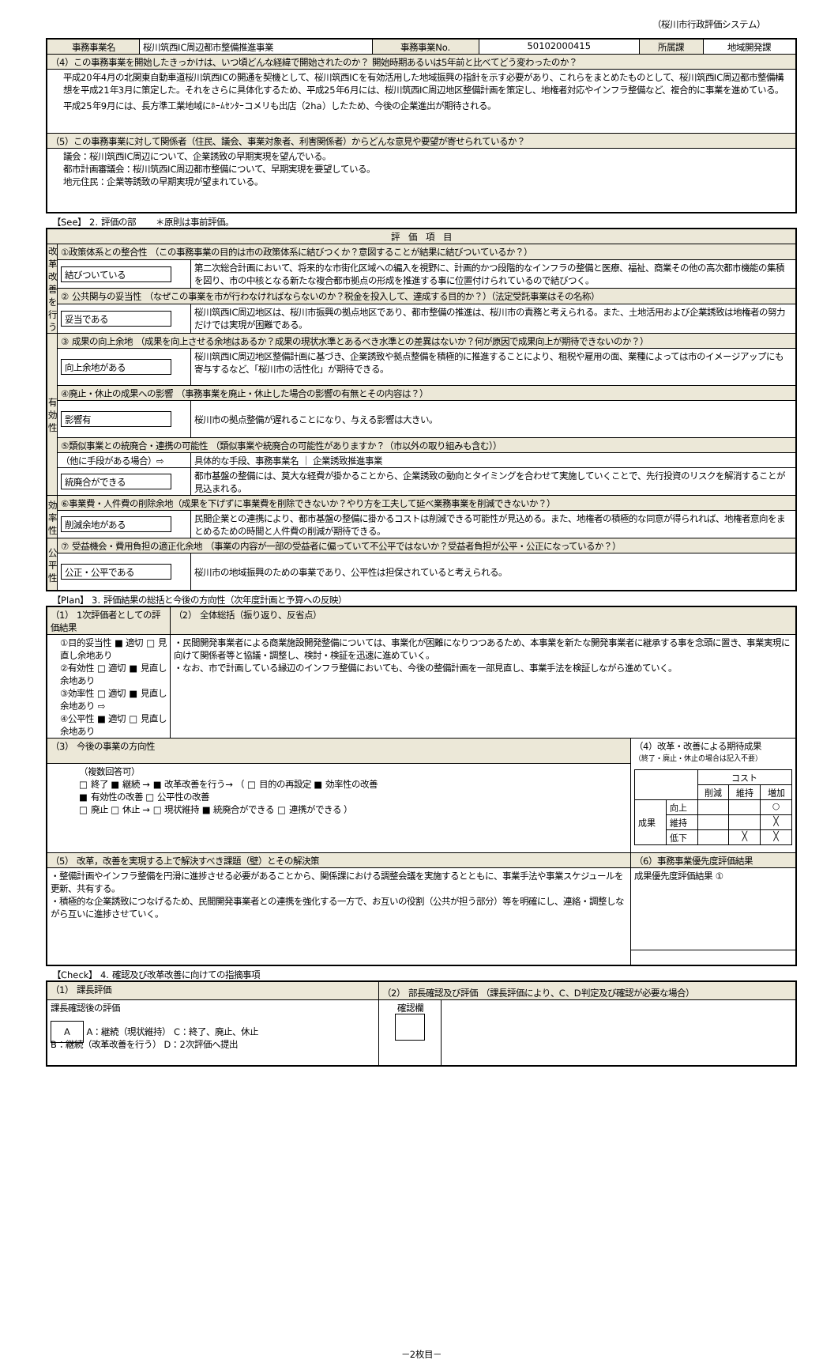（桜川市行政評価システム）
| 事務事業名 | 桜川筑西IC周辺都市整備推進事業 | 事務事業No. | 50102000415 | 所属課 | 地域開発課 |
| （4）この事務事業を開始したきっかけは、いつ頃どんな経緯で開始されたのか？ 開始時期あるいは5年前と比べてどう変わったのか？ | | | | | |
| 平成20年4月の北関東自動車道桜川筑西ICの開通を契機として、桜川筑西ICを有効活用した地域振興の指針を示す必要があり、これらをまとめたものとして、桜川筑西IC周辺都市整備構想を平成21年3月に策定した。それをさらに具体化するため、平成25年6月には、桜川筑西IC周辺地区整備計画を策定し、地権者対応やインフラ整備など、複合的に事業を進めている。平成25年9月には、長方準工業地域にﾎｰﾑｾﾝﾀｰコメリも出店（2ha）したため、今後の企業進出が期待される。 | | | | | |
| （5）この事務事業に対して関係者（住民、議会、事業対象者、利害関係者）からどんな意見や要望が寄せられているか？ | | | | | |
| 議会：桜川筑西IC周辺について、企業誘致の早期実現を望んでいる。 都市計画審議会：桜川筑西IC周辺都市整備について、早期実現を要望している。 地元住民：企業等誘致の早期実現が望まれている。 | | | | | |
【See】 2. 評価の部 　　＊原則は事前評価。
| 評 価 項 目 | | |
| 改革改善を行う | ①政策体系との整合性 （この事務事業の目的は市の政策体系に結びつくか？意図することが結果に結びついているか？） | |
| | 結びついている | 第二次総合計画において、将来的な市街化区域への編入を視野に、計画的かつ段階的なインフラの整備と医療、福祉、商業その他の高次都市機能の集積を図り、市の中核となる新たな複合都市拠点の形成を推進する事に位置付けられているので結びつく。 |
| | ② 公共関与の妥当性 （なぜこの事業を市が行わなければならないのか？税金を投入して、達成する目的か？）（法定受託事業はその名称） | |
| | 妥当である | 桜川筑西IC周辺地区は、桜川市振興の拠点地区であり、都市整備の推進は、桜川市の責務と考えられる。また、土地活用および企業誘致は地権者の努力だけでは実現が困難である。 |
| 有効性 | ③ 成果の向上余地 （成果を向上させる余地はあるか？成果の現状水準とあるべき水準との差異はないか？何が原因で成果向上が期待できないのか？） | |
| | 向上余地がある | 桜川筑西IC周辺地区整備計画に基づき、企業誘致や拠点整備を積極的に推進することにより、租税や雇用の面、業種によっては市のイメージアップにも寄与するなど、「桜川市の活性化」が期待できる。 |
| | ④廃止・休止の成果への影響 （事務事業を廃止・休止した場合の影響の有無とその内容は？） | |
| | 影響有 | 桜川市の拠点整備が遅れることになり、与える影響は大きい。 |
| | ⑤類似事業との統廃合・連携の可能性 （類似事業や統廃合の可能性がありますか？（市以外の取り組みも含む）） | |
| | （他に手段がある場合）⇨ | 具体的な手段、事務事業名 ｜ 企業誘致推進事業 |
| | 統廃合ができる | 都市基盤の整備には、莫大な経費が掛かることから、企業誘致の動向とタイミングを合わせて実施していくことで、先行投資のリスクを解消することが見込まれる。 |
| 効率性 | ⑥事業費・人件費の削除余地（成果を下げずに事業費を削除できないか？やり方を工夫して延べ業務事業を削減できないか？） | |
| | 削減余地がある | 民間企業との連携により、都市基盤の整備に掛かるコストは削減できる可能性が見込める。また、地権者の積極的な同意が得られれば、地権者意向をまとめるための時間と人件費の削減が期待できる。 |
| 公平性 | ⑦ 受益機会・費用負担の適正化余地 （事業の内容が一部の受益者に偏っていて不公平ではないか？受益者負担が公平・公正になっているか？） | |
| | 公正・公平である | 桜川市の地域振興のための事業であり、公平性は担保されていると考えられる。 |
【Plan】 3. 評価結果の総括と今後の方向性（次年度計画と予算への反映）
| （1） 1次評価者としての評価結果 | （2） 全体総括（振り返り、反省点） | |
| ①目的妥当性 ■ 適切 □ 見直し余地あり ②有効性 □ 適切 ■ 見直し余地あり ③効率性 □ 適切 ■ 見直し余地あり ⇨ ④公平性 ■ 適切 □ 見直し余地あり | ・民間開発事業者による商業施設開発整備については、事業化が困難になりつつあるため、本事業を新たな開発事業者に継承する事を念頭に置き、事業実現に向けて関係者等と協議・調整し、検討・検証を迅速に進めていく。 ・なお、市で計画している縁辺のインフラ整備においても、今後の整備計画を一部見直し、事業手法を検証しながら進めていく。 | |
| （3） 今後の事業の方向性 | | （4）改革・改善による期待成果 （終了・廃止・休止の場合は記入不要） / / / コスト / / / / / / 削減 / 維持 / 増加 / / 成果 / 向上 / / / ○ / / / 維持 / / / ╳ / / / 低下 / / ╳ / ╳ / |
| （複数回答可） □ 終了 ■ 継続 → ■ 改革改善を行う→ （ □ 目的の再設定 ■ 効率性の改善 ■ 有効性の改善 □ 公平性の改善 □ 廃止 □ 休止 → □ 現状維持 ■ 統廃合ができる □ 連携ができる ） | | |
| （5） 改革，改善を実現する上で解決すべき課題（壁）とその解決策 | | （6）事務事業優先度評価結果 |
| ・整備計画やインフラ整備を円滑に進捗させる必要があることから、関係課における調整会議を実施するとともに、事業手法や事業スケジュールを更新、共有する。 ・積極的な企業誘致につなげるため、民間開発事業者との連携を強化する一方で、お互いの役割（公共が担う部分）等を明確にし、連絡・調整しながら互いに進捗させていく。 | | 成果優先度評価結果 ① |
【Check】 4. 確認及び改革改善に向けての指摘事項
| （1） 課長評価 | （2） 部長確認及び評価 （課長評価により、C、D判定及び確認が必要な場合） | |
| 課長確認後の評価 A A：継続（現状維持） C：終了、廃止、休止 B：継続（改革改善を行う） D：2次評価へ提出 | 確認欄 | |
－2枚目－